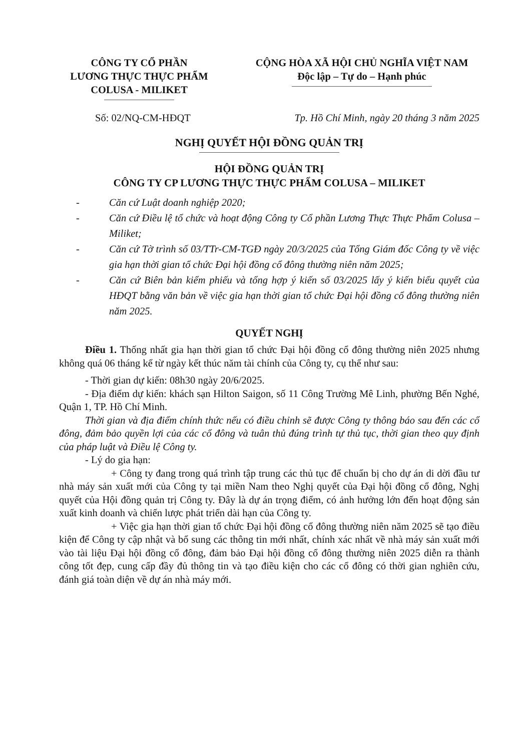CÔNG TY CỔ PHẦN
LƯƠNG THỰC THỰC PHẨM
COLUSA - MILIKET
CỘNG HÒA XÃ HỘI CHỦ NGHĨA VIỆT NAM
Độc lập – Tự do – Hạnh phúc
Số: 02/NQ-CM-HĐQT Tp. Hồ Chí Minh, ngày 20 tháng 3 năm 2025
NGHỊ QUYẾT HỘI ĐỒNG QUẢN TRỊ
HỘI ĐỒNG QUẢN TRỊ
CÔNG TY CP LƯƠNG THỰC THỰC PHẨM COLUSA – MILIKET
- Căn cứ Luật doanh nghiệp 2020;
- Căn cứ Điều lệ tổ chức và hoạt động Công ty Cổ phần Lương Thực Thực Phẩm Colusa – Miliket;
- Căn cứ Tờ trình số 03/TTr-CM-TGĐ ngày 20/3/2025 của Tổng Giám đốc Công ty về việc gia hạn thời gian tổ chức Đại hội đồng cổ đông thường niên năm 2025;
- Căn cứ Biên bản kiểm phiếu và tổng hợp ý kiến số 03/2025 lấy ý kiến biểu quyết của HĐQT bằng văn bản về việc gia hạn thời gian tổ chức Đại hội đồng cổ đông thường niên năm 2025.
QUYẾT NGHỊ
Điều 1. Thống nhất gia hạn thời gian tổ chức Đại hội đồng cổ đông thường niên 2025 nhưng không quá 06 tháng kể từ ngày kết thúc năm tài chính của Công ty, cụ thể như sau:
- Thời gian dự kiến: 08h30 ngày 20/6/2025.
- Địa điểm dự kiến: khách sạn Hilton Saigon, số 11 Công Trường Mê Linh, phường Bến Nghé, Quận 1, TP. Hồ Chí Minh.
Thời gian và địa điểm chính thức nếu có điều chỉnh sẽ được Công ty thông báo sau đến các cổ đông, đảm bảo quyền lợi của các cổ đông và tuân thủ đúng trình tự thủ tục, thời gian theo quy định của pháp luật và Điều lệ Công ty.
- Lý do gia hạn:
+ Công ty đang trong quá trình tập trung các thủ tục để chuẩn bị cho dự án di dời đầu tư nhà máy sản xuất mới của Công ty tại miền Nam theo Nghị quyết của Đại hội đồng cổ đông, Nghị quyết của Hội đồng quản trị Công ty. Đây là dự án trọng điểm, có ảnh hưởng lớn đến hoạt động sản xuất kinh doanh và chiến lược phát triển dài hạn của Công ty.
+ Việc gia hạn thời gian tổ chức Đại hội đồng cổ đông thường niên năm 2025 sẽ tạo điều kiện để Công ty cập nhật và bổ sung các thông tin mới nhất, chính xác nhất về nhà máy sản xuất mới vào tài liệu Đại hội đồng cổ đông, đảm bảo Đại hội đồng cổ đông thường niên 2025 diễn ra thành công tốt đẹp, cung cấp đầy đủ thông tin và tạo điều kiện cho các cổ đông có thời gian nghiên cứu, đánh giá toàn diện về dự án nhà máy mới.